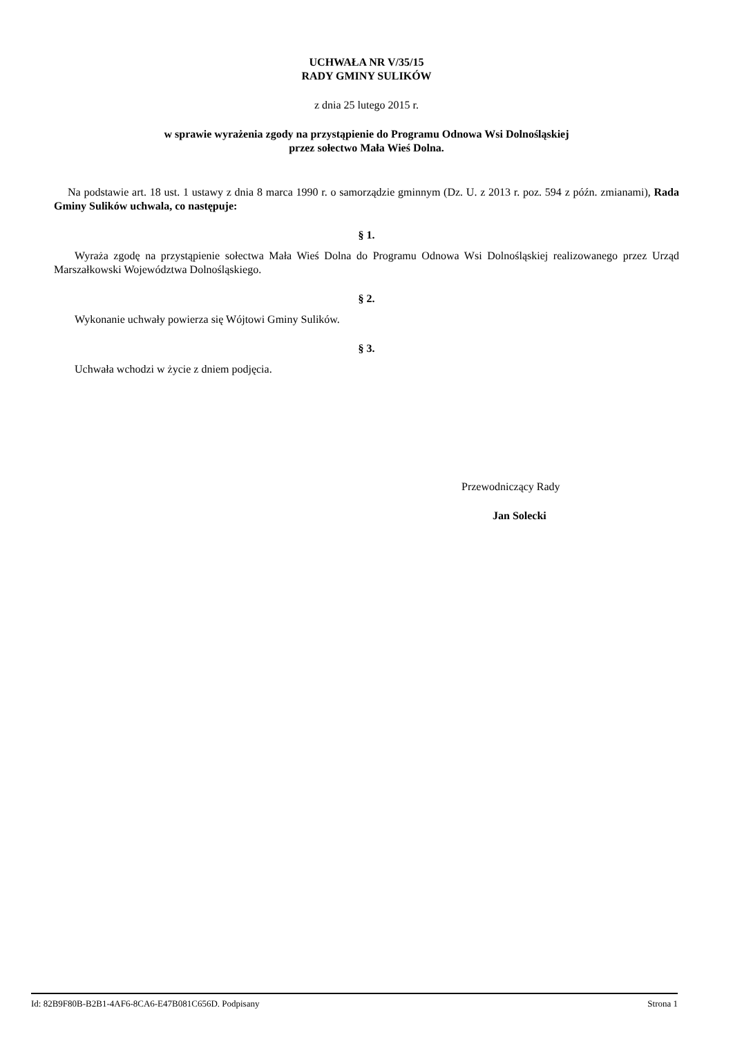UCHWAŁA NR V/35/15
RADY GMINY SULIKÓW
z dnia 25 lutego 2015 r.
w sprawie wyrażenia zgody na przystąpienie do Programu Odnowa Wsi Dolnośląskiej
przez sołectwo Mała Wieś Dolna.
Na podstawie art. 18 ust. 1 ustawy z dnia 8 marca 1990 r. o samorządzie gminnym (Dz. U. z 2013 r. poz. 594 z późn. zmianami), Rada Gminy Sulików uchwala, co następuje:
§ 1.
Wyraża zgodę na przystąpienie sołectwa Mała Wieś Dolna do Programu Odnowa Wsi Dolnośląskiej realizowanego przez Urząd Marszałkowski Województwa Dolnośląskiego.
§ 2.
Wykonanie uchwały powierza się Wójtowi Gminy Sulików.
§ 3.
Uchwała wchodzi w życie z dniem podjęcia.
Przewodniczący Rady
Jan Solecki
Id: 82B9F80B-B2B1-4AF6-8CA6-E47B081C656D. Podpisany Strona 1